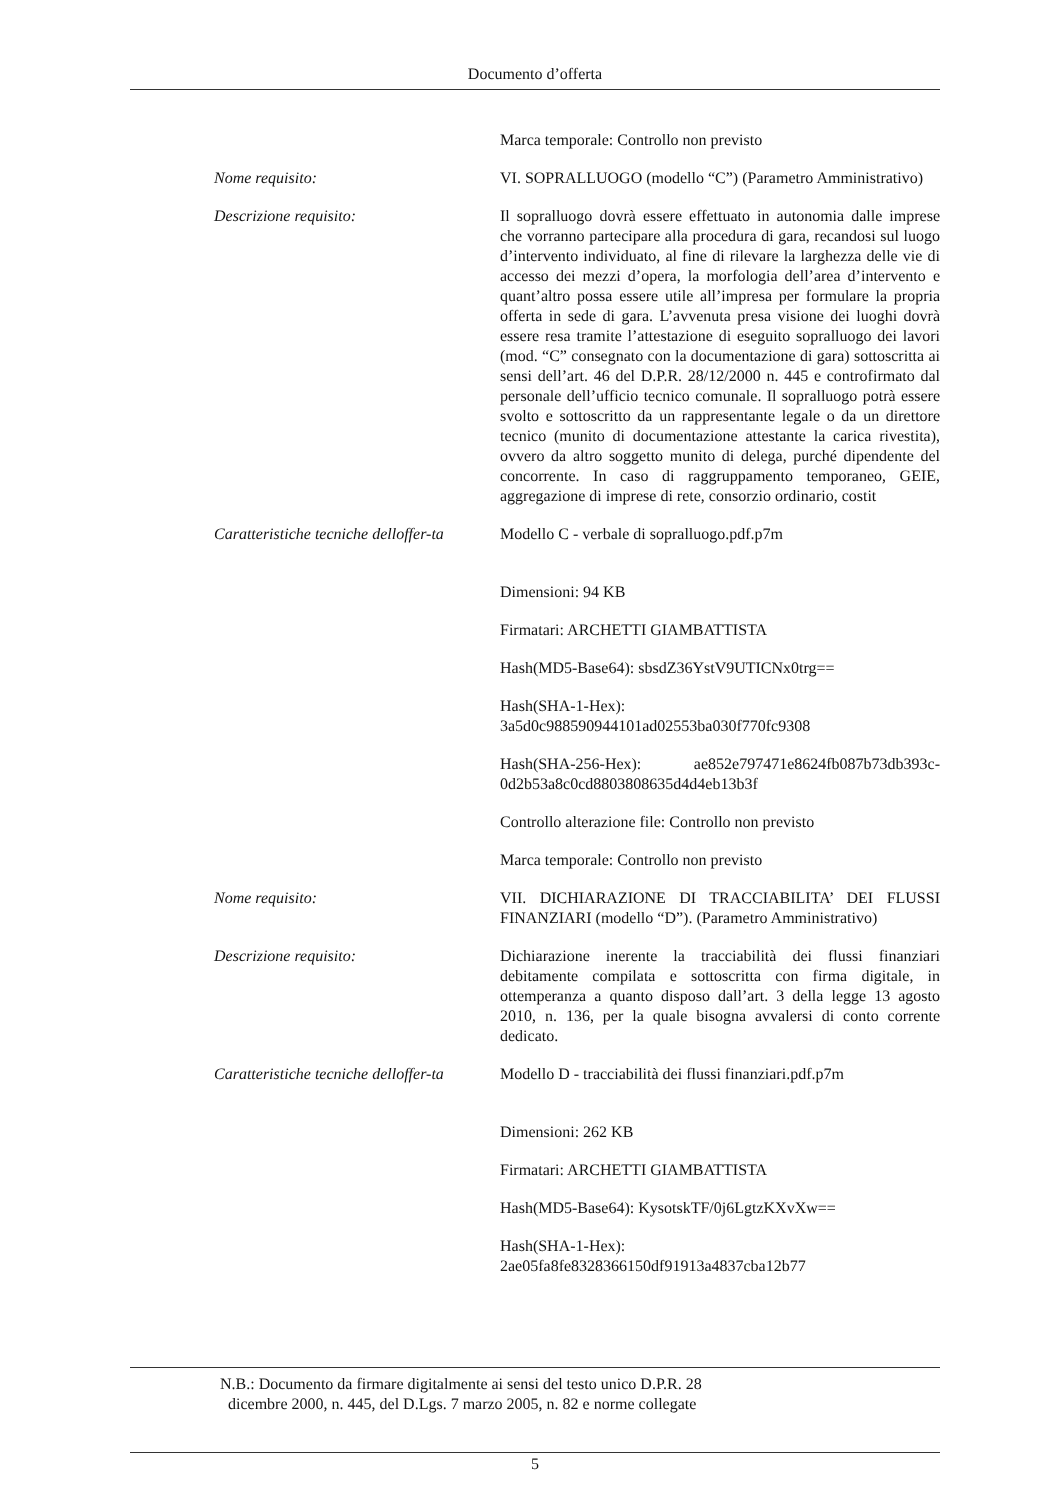Documento d’offerta
Marca temporale: Controllo non previsto
Nome requisito: VI. SOPRALLUOGO (modello “C”) (Parametro Amministrativo)
Descrizione requisito: Il sopralluogo dovrà essere effettuato in autonomia dalle imprese che vorranno partecipare alla procedura di gara, recandosi sul luogo d’intervento individuato, al fine di rilevare la larghezza delle vie di accesso dei mezzi d’opera, la morfologia dell’area d’intervento e quant’altro possa essere utile all’impresa per formulare la propria offerta in sede di gara. L’avvenuta presa visione dei luoghi dovrà essere resa tramite l’attestazione di eseguito sopralluogo dei lavori (mod. “C” consegnato con la documentazione di gara) sottoscritta ai sensi dell’art. 46 del D.P.R. 28/12/2000 n. 445 e controfirmato dal personale dell’ufficio tecnico comunale. Il sopralluogo potrà essere svolto e sottoscritto da un rappresentante legale o da un direttore tecnico (munito di documentazione attestante la carica rivestita), ovvero da altro soggetto munito di delega, purché dipendente del concorrente. In caso di raggruppamento temporaneo, GEIE, aggregazione di imprese di rete, consorzio ordinario, costit
Caratteristiche tecniche delloffer-ta
Modello C - verbale di sopralluogo.pdf.p7m
Dimensioni: 94 KB
Firmatari: ARCHETTI GIAMBATTISTA
Hash(MD5-Base64): sbsdZ36YstV9UTICNx0trg==
Hash(SHA-1-Hex):
3a5d0c988590944101ad02553ba030f770fc9308
Hash(SHA-256-Hex): ae852e797471e8624fb087b73db393c-0d2b53a8c0cd8803808635d4d4eb13b3f
Controllo alterazione file: Controllo non previsto
Marca temporale: Controllo non previsto
Nome requisito: VII. DICHIARAZIONE DI TRACCIABILITA’ DEI FLUSSI FINANZIARI (modello “D”). (Parametro Amministrativo)
Descrizione requisito: Dichiarazione inerente la tracciabilità dei flussi finanziari debitamente compilata e sottoscritta con firma digitale, in ottemperanza a quanto disposo dall’art. 3 della legge 13 agosto 2010, n. 136, per la quale bisogna avvalersi di conto corrente dedicato.
Caratteristiche tecniche delloffer-ta
Modello D - tracciabilità dei flussi finanziari.pdf.p7m
Dimensioni: 262 KB
Firmatari: ARCHETTI GIAMBATTISTA
Hash(MD5-Base64): KysotskTF/0j6LgtzKXvXw==
Hash(SHA-1-Hex):
2ae05fa8fe8328366150df91913a4837cba12b77
N.B.: Documento da firmare digitalmente ai sensi del testo unico D.P.R. 28
dicembre 2000, n. 445, del D.Lgs. 7 marzo 2005, n. 82 e norme collegate
5